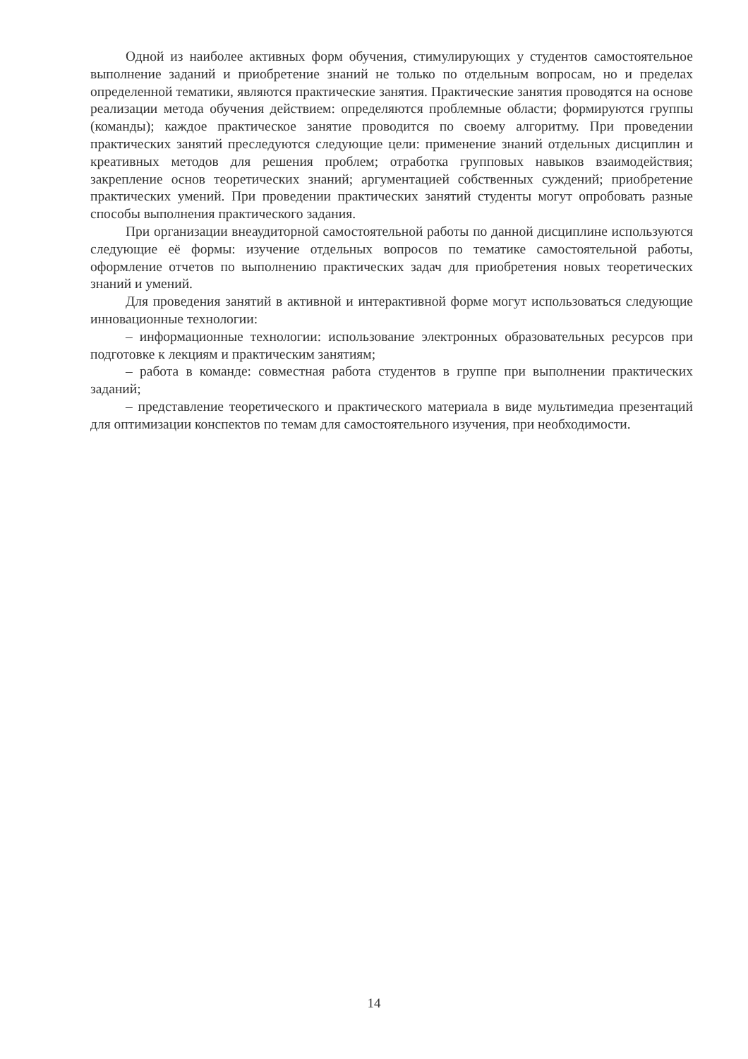Одной из наиболее активных форм обучения, стимулирующих у студентов самостоятельное выполнение заданий и приобретение знаний не только по отдельным вопросам, но и пределах определенной тематики, являются практические занятия. Практические занятия проводятся на основе реализации метода обучения действием: определяются проблемные области; формируются группы (команды); каждое практическое занятие проводится по своему алгоритму. При проведении практических занятий преследуются следующие цели: применение знаний отдельных дисциплин и креативных методов для решения проблем; отработка групповых навыков взаимодействия; закрепление основ теоретических знаний; аргументацией собственных суждений; приобретение практических умений. При проведении практических занятий студенты могут опробовать разные способы выполнения практического задания.
При организации внеаудиторной самостоятельной работы по данной дисциплине используются следующие её формы: изучение отдельных вопросов по тематике самостоятельной работы, оформление отчетов по выполнению практических задач для приобретения новых теоретических знаний и умений.
Для проведения занятий в активной и интерактивной форме могут использоваться следующие инновационные технологии:
– информационные технологии: использование электронных образовательных ресурсов при подготовке к лекциям и практическим занятиям;
– работа в команде: совместная работа студентов в группе при выполнении практических заданий;
– представление теоретического и практического материала в виде мультимедиа презентаций для оптимизации конспектов по темам для самостоятельного изучения, при необходимости.
14